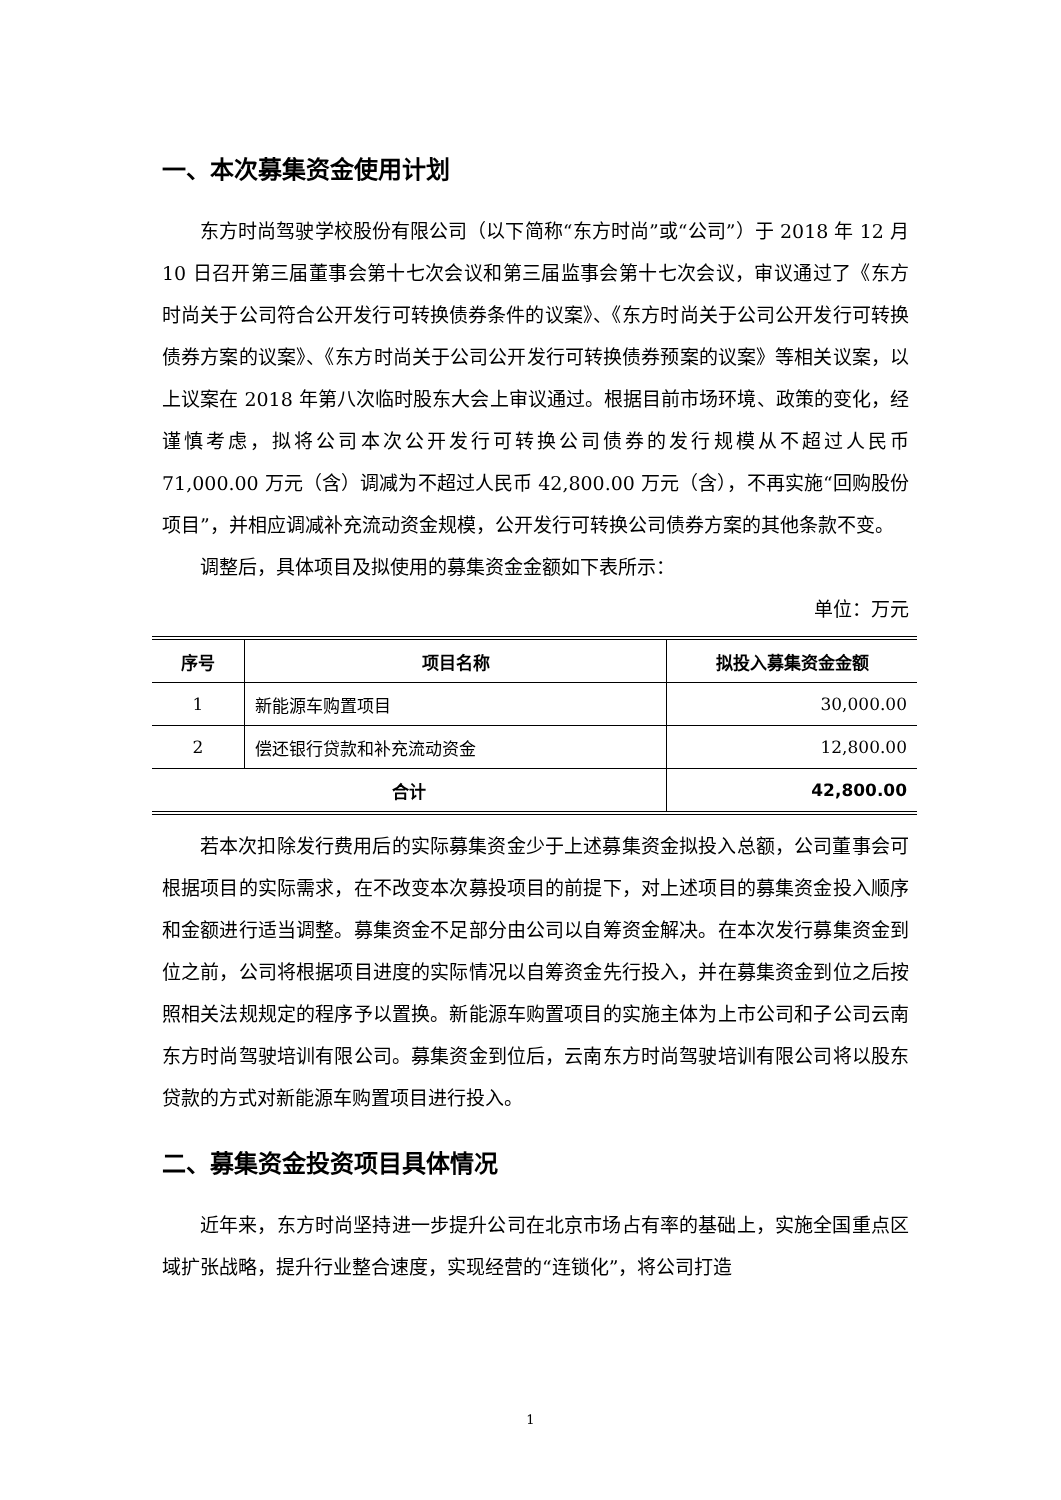一、本次募集资金使用计划
东方时尚驾驶学校股份有限公司（以下简称“东方时尚”或“公司”）于 2018 年 12 月 10 日召开第三届董事会第十七次会议和第三届监事会第十七次会议，审议通过了《东方时尚关于公司符合公开发行可转换债券条件的议案》、《东方时尚关于公司公开发行可转换债券方案的议案》、《东方时尚关于公司公开发行可转换债券预案的议案》等相关议案，以上议案在 2018 年第八次临时股东大会上审议通过。根据目前市场环境、政策的变化，经谨慎考虑，拟将公司本次公开发行可转换公司债券的发行规模从不超过人民币 71,000.00 万元（含）调减为不超过人民币 42,800.00 万元（含），不再实施“回购股份项目”，并相应调减补充流动资金规模，公开发行可转换公司债券方案的其他条款不变。
调整后，具体项目及拟使用的募集资金金额如下表所示：
单位：万元
| 序号 | 项目名称 | 拟投入募集资金金额 |
| --- | --- | --- |
| 1 | 新能源车购置项目 | 30,000.00 |
| 2 | 偿还银行贷款和补充流动资金 | 12,800.00 |
| 合计 | | 42,800.00 |
若本次扣除发行费用后的实际募集资金少于上述募集资金拟投入总额，公司董事会可根据项目的实际需求，在不改变本次募投项目的前提下，对上述项目的募集资金投入顺序和金额进行适当调整。募集资金不足部分由公司以自筹资金解决。在本次发行募集资金到位之前，公司将根据项目进度的实际情况以自筹资金先行投入，并在募集资金到位之后按照相关法规规定的程序予以置换。新能源车购置项目的实施主体为上市公司和子公司云南东方时尚驾驶培训有限公司。募集资金到位后，云南东方时尚驾驶培训有限公司将以股东贷款的方式对新能源车购置项目进行投入。
二、募集资金投资项目具体情况
近年来，东方时尚坚持进一步提升公司在北京市场占有率的基础上，实施全国重点区域扩张战略，提升行业整合速度，实现经营的“连锁化”，将公司打造
1